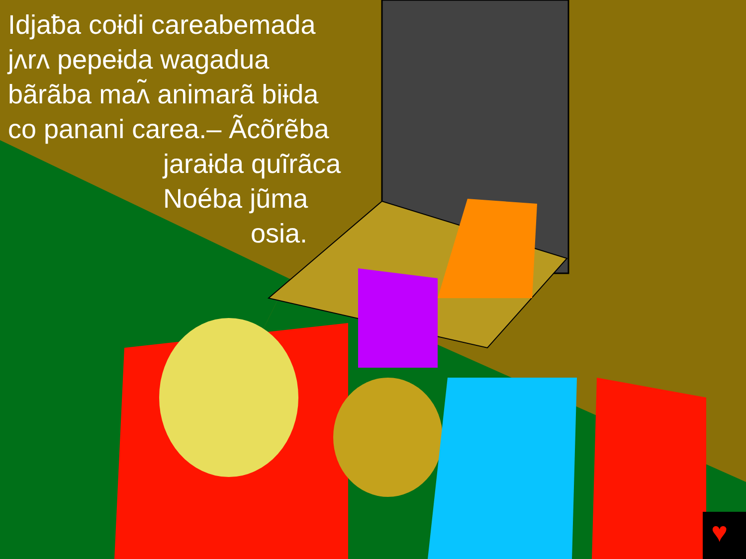♥
Idjaƀa coɨdi careabemada
jʌrʌ pepeɨda wagadua
bãrãba maʌ̃ animarã biɨda
co panani carea.– Ãcõrẽba
jaraɨda quĩrãca
Noéba jũma
osia.